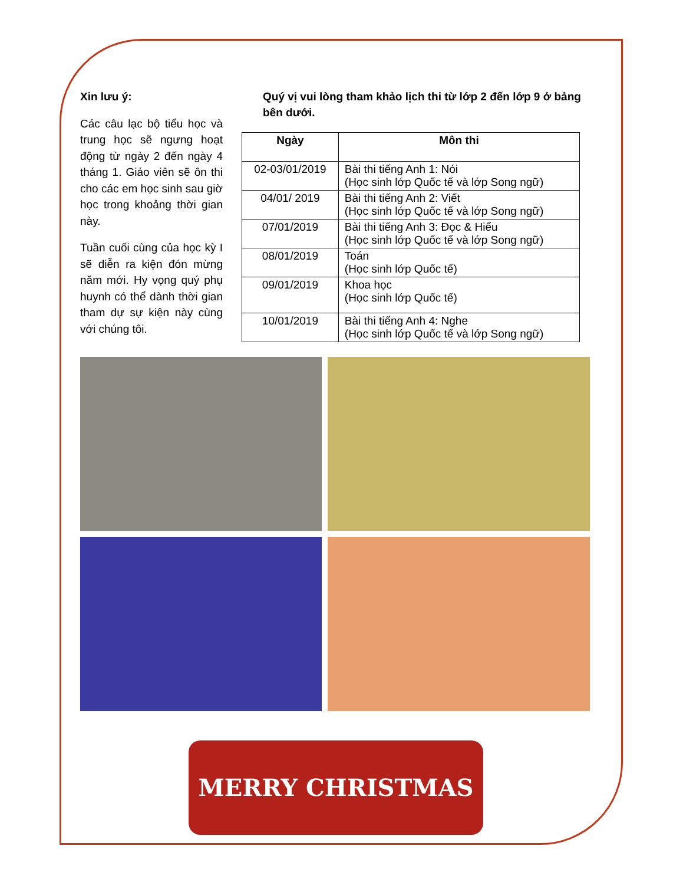Xin lưu ý:
Các câu lạc bộ tiểu học và trung học sẽ ngưng hoạt động từ ngày 2 đến ngày 4 tháng 1. Giáo viên sẽ ôn thi cho các em học sinh sau giờ học trong khoảng thời gian này.
Tuần cuối cùng của học kỳ I sẽ diễn ra kiện đón mừng năm mới. Hy vọng quý phụ huynh có thể dành thời gian tham dự sự kiện này cùng với chúng tôi.
Quý vị vui lòng tham khảo lịch thi từ lớp 2 đến lớp 9 ở bảng bên dưới.
| Ngày | Môn thi |
| --- | --- |
| 02-03/01/2019 | Bài thi tiếng Anh 1: Nói (Học sinh lớp Quốc tế và lớp Song ngữ) |
| 04/01/ 2019 | Bài thi tiếng Anh 2: Viết (Học sinh lớp Quốc tế và lớp Song ngữ) |
| 07/01/2019 | Bài thi tiếng Anh 3: Đọc & Hiểu (Học sinh lớp Quốc tế và lớp Song ngữ) |
| 08/01/2019 | Toán (Học sinh lớp Quốc tế) |
| 09/01/2019 | Khoa học (Học sinh lớp Quốc tế) |
| 10/01/2019 | Bài thi tiếng Anh 4: Nghe (Học sinh lớp Quốc tế và lớp Song ngữ) |
MERRY CHRISTMAS